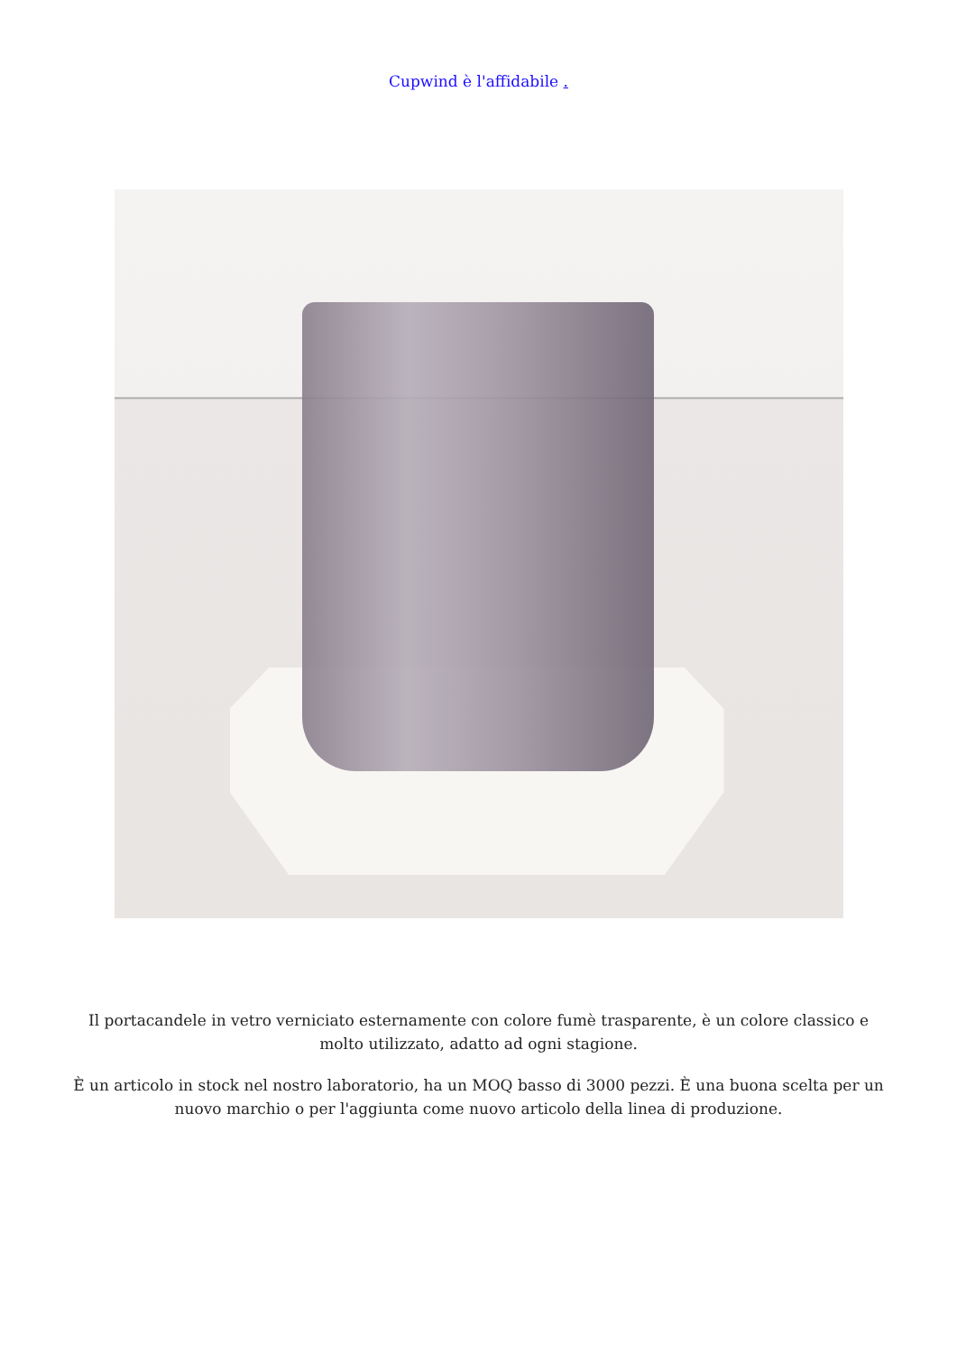Cupwind è l'affidabile .
Il portacandele in vetro verniciato esternamente con colore fumè trasparente, è un colore classico e molto utilizzato, adatto ad ogni stagione.
È un articolo in stock nel nostro laboratorio, ha un MOQ basso di 3000 pezzi. È una buona scelta per un nuovo marchio o per l'aggiunta come nuovo articolo della linea di produzione.